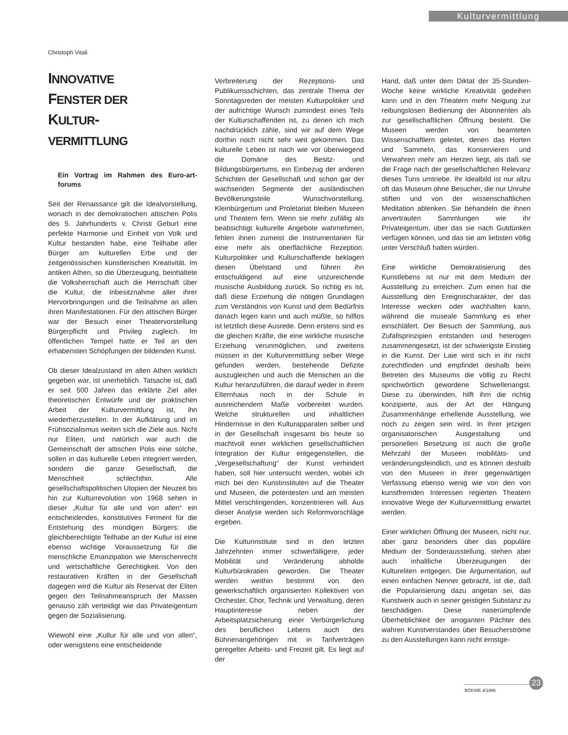Kulturvermittlung
Christoph Vitali
INNOVATIVE
FENSTER DER
KULTUR-
VERMITTLUNG
Ein Vortrag im Rahmen des Euro-art-forums
Seit der Renaissance gilt die Idealvorstellung, wonach in der demokratischen attischen Polis des 5. Jahrhunderts v. Christi Geburt eine perfekte Harmonie und Einheit von Volk und Kultur bestanden habe, eine Teilhabe aller Bürger am kulturellen Erbe und der zeitgenössischen künstlerischen Kreativität. Im antiken Athen, so die Überzeugung, beinhaltete die Volksherrschaft auch die Herrschaft über die Kultur, die Inbesitznahme aller ihrer Hervorbringungen und die Teilnahme an allen ihren Manifestationen. Für den attischen Bürger war der Besuch einer Theatervorstellung Bürgerpflicht und Privileg zugleich. Im öffentlichen Tempel hatte er Teil an den erhabensten Schöpfungen der bildenden Kunst.
Ob dieser Idealzustand im alten Athen wirklich gegeben war, ist unerheblich. Tatsache ist, daß er seit 500 Jahren das erklärte Ziel aller theoretischen Entwürfe und der praktischen Arbeit der Kulturvermittlung ist, ihn wiederherzustellen. In der Aufklärung und im Frühsozialismus weiten sich die Ziele aus. Nicht nur Eliten, und natürlich war auch die Gemeinschaft der attischen Polis eine solche, sollen in das kulturelle Leben integriert werden, sondern die ganze Gesellschaft, die Menschheit schlechthin. Alle gesellschaftspolitischen Utopien der Neuzeit bis hin zur Kulturrevolution von 1968 sehen in dieser „Kultur für alle und von allen“ ein entscheidendes, konstitutives Ferment für die Entstehung des mündigen Bürgers; die gleichberechtigte Teilhabe an der Kultur ist eine ebenso wichtige Voraussetzung für die menschliche Emanzipation wie Menschenrecht und wirtschaftliche Gerechtigkeit. Von den restaurativen Kräften in der Gesellschaft dagegen wird die Kultur als Reservat der Eliten gegen den Teilnahmeanspruch der Massen genauso zäh verteidigt wie das Privateigentum gegen die Sozialisierung.
Wiewohl eine „Kultur für alle und von allen“, oder wenigstens eine entscheidende
Verbreiterung der Rezeptions- und Publikumsschichten, das zentrale Thema der Sonntagsreden der meisten Kulturpolitiker und der aufrichtige Wunsch zumindest eines Teils der Kulturschaffenden ist, zu denen ich mich nachdrücklich zähle, sind wir auf dem Wege dorthin noch nicht sehr weit gekommen. Das kulturelle Leben ist nach wie vor überwiegend die Domäne des Besitz- und Bildungsbürgertums, ein Einbezug der anderen Schichten der Gesellschaft und schon gar der wachsenden Segmente der ausländischen Bevölkerungsteile Wunschvorstellung. Kleinbürgertum und Proletariat bleiben Museen und Theatern fern. Wenn sie mehr zufällig als beabsichtigt kulturelle Angebote wahrnehmen, fehlen ihnen zumeist die Instrumentarien für eine mehr als oberflächliche Rezeption. Kulturpolitiker und Kulturschaffende beklagen diesen Übelstand und führen ihn entschuldigend auf eine unzureichende musische Ausbildung zurück. So richtig es ist, daß diese Erziehung die nötigen Grundlagen zum Verständnis von Kunst und dem Bedürfnis danach legen kann und auch müßte, so hilflos ist letztlich diese Ausrede. Denn erstens sind es die gleichen Kräfte, die eine wirkliche musische Erziehung verunmöglichen, und zweitens müssen in der Kulturvermittlung selber Wege gefunden werden, bestehende Defizite auszugleichen und auch die Menschen an die Kultur heranzuführen, die darauf weder in ihrem Elternhaus noch in der Schule in ausreichendem Maße vorbereitet wurden. Welche strukturellen und inhaltlichen Hindernisse in den Kulturapparaten selber und in der Gesellschaft insgesamt bis heute so machtvoll einer wirklichen gesellschaftlichen Integration der Kultur entgegenstellen, die „Vergesellschaftung“ der Kunst verhindert haben, soll hier untersucht werden, wobei ich mich bei den Kunstinstituten auf die Theater und Museen, die potentesten und am meisten Mittel verschlingenden, konzentrieren will. Aus dieser Analyse werden sich Reformvorschläge ergeben.
Die Kulturinstitute sind in den letzten Jahrzehnten immer schwerfälligere, jeder Mobilität und Veränderung abholde Kulturbürokratien geworden. Die Theater werden weithin bestimmt von den gewerkschaftlich organisierten Kollektiven von Orchester, Chor, Technik und Verwaltung, deren Hauptinteresse neben der Arbeitsplatzsicherung einer Verbürgerlichung des beruflichen Lebens auch des Bühnenangehörigen mit in Tarifverträgen geregelter Arbeits- und Freizeit gilt. Es liegt auf der
Hand, daß unter dem Diktat der 35-Stunden-Woche keine wirkliche Kreativität gedeihen kann und in den Theatern mehr Neigung zur reibungslosen Bedienung der Abonnenten als zur gesellschaftlichen Öffnung besteht. Die Museen werden von beamteten Wissenschaftlern geleitet, denen das Horten und Sammeln, das Konservieren und Verwahren mehr am Herzen liegt, als daß sie die Frage nach der gesellschaftlichen Relevanz dieses Tuns umtriebe. Ihr Idealbild ist nur allzu oft das Museum ohne Besucher, die nur Unruhe stiften und von der wissenschaftlichen Meditation ablenken. Sie behandeln die ihnen anvertrauten Sammlungen wie ihr Privateigentum, über das sie nach Gutdünken verfügen können, und das sie am liebsten völlig unter Verschluß halten würden.
Eine wirkliche Demokratisierung des Kunstlebens ist nur mit dem Medium der Ausstellung zu erreichen. Zum einen hat die Ausstellung den Ereignischarakter, der das Interesse wecken oder wachhalten kann, während die museale Sammlung es eher einschläfert. Der Besuch der Sammlung, aus Zufallsprinzipien entstanden und heterogen zusammengesetzt, ist der schwierigste Einstieg in die Kunst. Der Laie wird sich in ihr nicht zurechtfinden und empfindet deshalb beim Betreten des Museums die völlig zu Recht sprichwörtlich gewordene Schwellenangst. Diese zu überwinden, hilft ihm die richtig konzipierte, aus der Art der Hängung Zusammenhänge erhellende Ausstellung, wie noch zu zeigen sein wird. In ihrer jetzigen organisatorischen Ausgestaltung und personellen Besetzung ist auch die große Mehrzahl der Museen mobilitäts- und veränderungsfeindlich, und es können deshalb von den Museen in ihrer gegenwärtigen Verfassung ebenso wenig wie von den von kunstfremden Interessen regierten Theatern innovative Wege der Kulturvermittlung erwartet werden.
Einer wirklichen Öffnung der Museen, nicht nur, aber ganz besonders über das populäre Medium der Sonderausstellung, stehen aber auch inhaltliche Überzeugungen der Kultureliten entgegen. Die Argumentation, auf einen einfachen Nenner gebracht, ist die, daß die Popularisierung dazu angetan sei, das Kunstwerk auch in seiner geistigen Substanz zu beschädigen. Diese naserümpfende Überheblichkeit der arroganten Pächter des wahren Kunstverstandes über Besucherströme zu den Ausstellungen kann nicht ernstge-
BÖKWE 4/1996
23